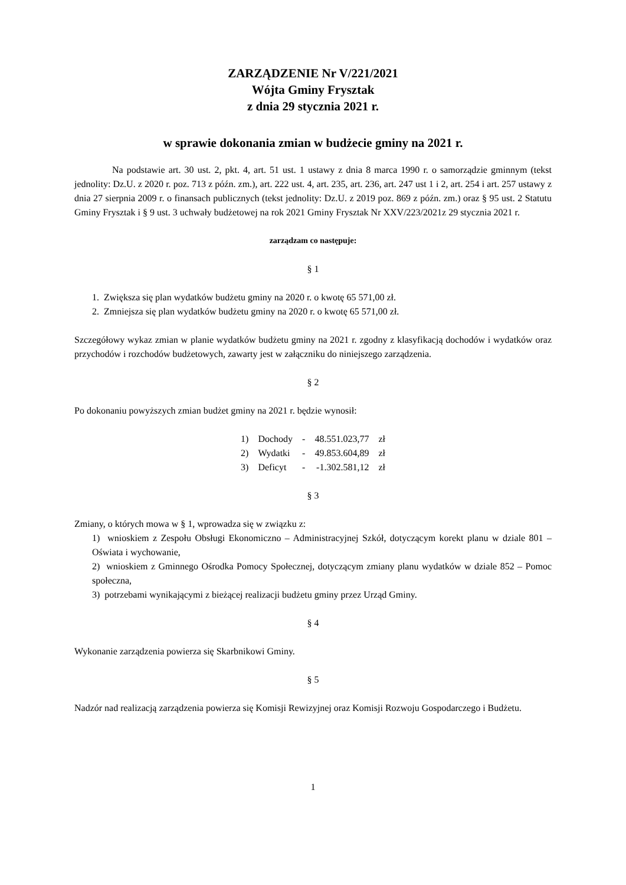ZARZĄDZENIE Nr V/221/2021
Wójta Gminy Frysztak
z dnia 29 stycznia 2021 r.
w sprawie dokonania zmian w budżecie gminy na 2021 r.
Na podstawie art. 30 ust. 2, pkt. 4, art. 51 ust. 1 ustawy z dnia 8 marca 1990 r. o samorządzie gminnym (tekst jednolity: Dz.U. z 2020 r. poz. 713 z późn. zm.), art. 222 ust. 4, art. 235, art. 236, art. 247 ust 1 i 2, art. 254 i art. 257 ustawy z dnia 27 sierpnia 2009 r. o finansach publicznych (tekst jednolity: Dz.U. z 2019 poz. 869 z późn. zm.) oraz § 95 ust. 2 Statutu Gminy Frysztak i § 9 ust. 3 uchwały budżetowej na rok 2021 Gminy Frysztak Nr XXV/223/2021z 29 stycznia 2021 r.
zarządzam co następuje:
§ 1
1. Zwiększa się plan wydatków budżetu gminy na 2020 r. o kwotę 65 571,00 zł.
2. Zmniejsza się plan wydatków budżetu gminy na 2020 r. o kwotę 65 571,00 zł.
Szczegółowy wykaz zmian w planie wydatków budżetu gminy na 2021 r. zgodny z klasyfikacją dochodów i wydatków oraz przychodów i rozchodów budżetowych, zawarty jest w załączniku do niniejszego zarządzenia.
§ 2
Po dokonaniu powyższych zmian budżet gminy na 2021 r. będzie wynosił:
| 1) | Dochody | - | 48.551.023,77 | zł |
| 2) | Wydatki | - | 49.853.604,89 | zł |
| 3) | Deficyt | - | -1.302.581,12 | zł |
§ 3
Zmiany, o których mowa w § 1, wprowadza się w związku z:
1) wnioskiem z Zespołu Obsługi Ekonomiczno – Administracyjnej Szkół, dotyczącym korekt planu w dziale 801 – Oświata i wychowanie,
2) wnioskiem z Gminnego Ośrodka Pomocy Społecznej, dotyczącym zmiany planu wydatków w dziale 852 – Pomoc społeczna,
3) potrzebami wynikającymi z bieżącej realizacji budżetu gminy przez Urząd Gminy.
§ 4
Wykonanie zarządzenia powierza się Skarbnikowi Gminy.
§ 5
Nadzór nad realizacją zarządzenia powierza się Komisji Rewizyjnej oraz Komisji Rozwoju Gospodarczego i Budżetu.
1